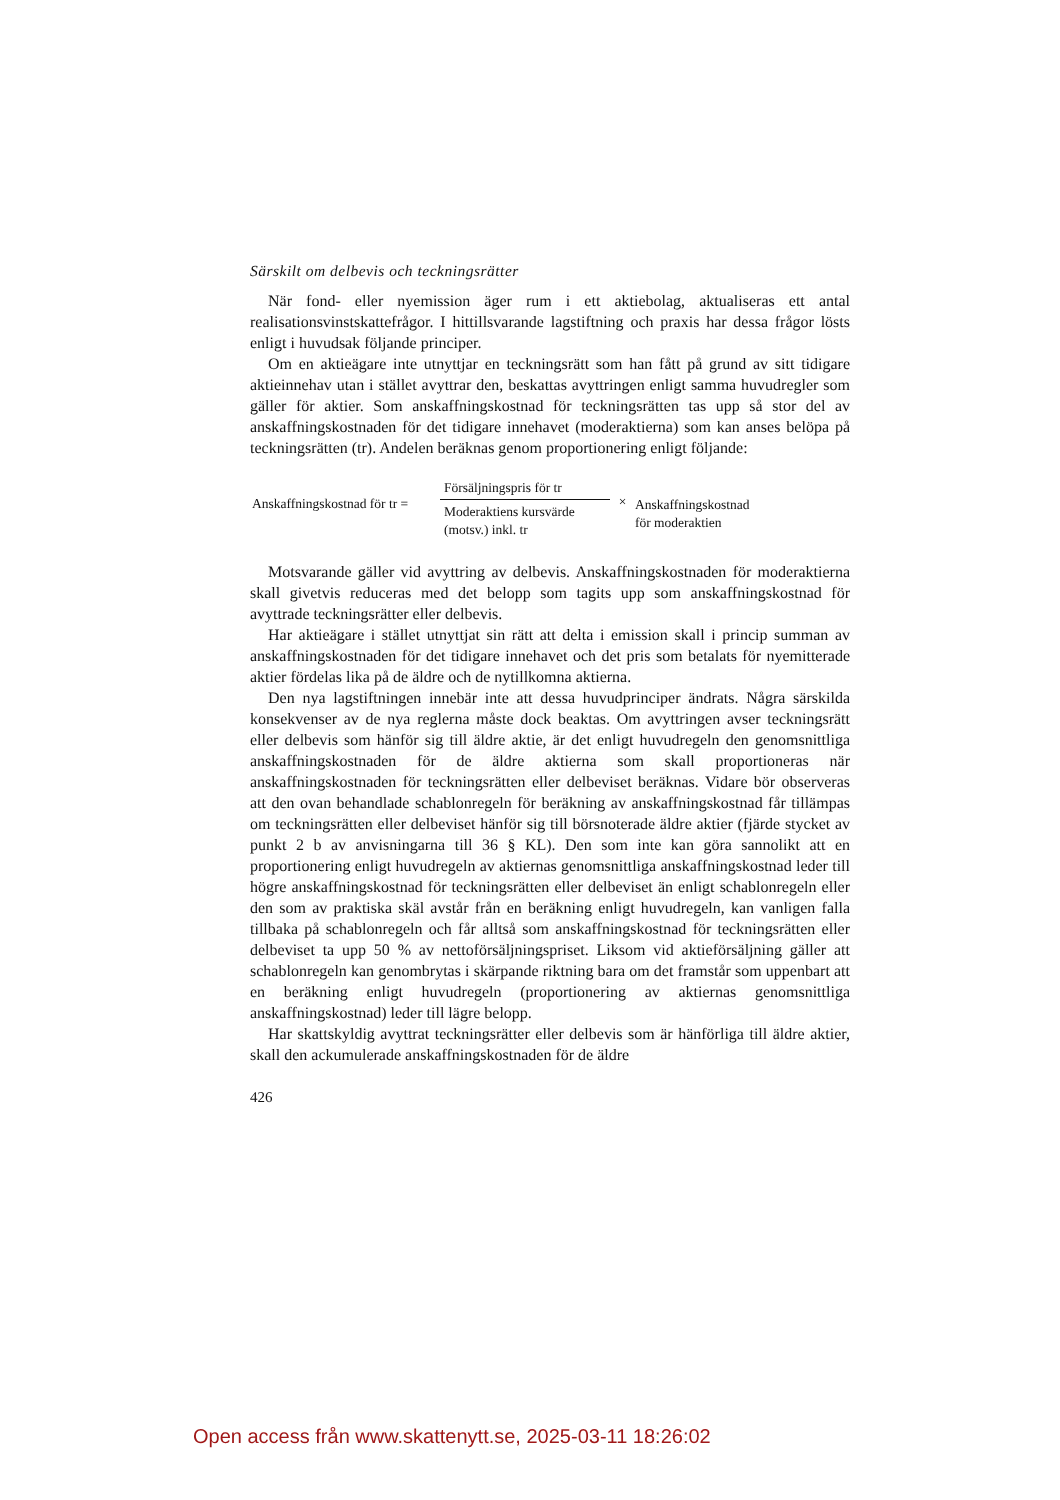Särskilt om delbevis och teckningsrätter
När fond- eller nyemission äger rum i ett aktiebolag, aktualiseras ett antal realisationsvinstskattefrågor. I hittillsvarande lagstiftning och praxis har dessa frågor lösts enligt i huvudsak följande principer.
Om en aktieägare inte utnyttjar en teckningsrätt som han fått på grund av sitt tidigare aktieinnehav utan i stället avyttrar den, beskattas avyttringen enligt samma huvudregler som gäller för aktier. Som anskaffningskostnad för teckningsrätten tas upp så stor del av anskaffningskostnaden för det tidigare innehavet (moderaktierna) som kan anses belöpa på teckningsrätten (tr). Andelen beräknas genom proportionering enligt följande:
Anskaffningskostnad för tr =
Försäljningspris för tr
Moderaktiens kursvärde
(motsv.) inkl. tr
×
Anskaffningskostnad
för moderaktien
Motsvarande gäller vid avyttring av delbevis. Anskaffningskostnaden för moderaktierna skall givetvis reduceras med det belopp som tagits upp som anskaffningskostnad för avyttrade teckningsrätter eller delbevis.
Har aktieägare i stället utnyttjat sin rätt att delta i emission skall i princip summan av anskaffningskostnaden för det tidigare innehavet och det pris som betalats för nyemitterade aktier fördelas lika på de äldre och de nytillkomna aktierna.
Den nya lagstiftningen innebär inte att dessa huvudprinciper ändrats. Några särskilda konsekvenser av de nya reglerna måste dock beaktas. Om avyttringen avser teckningsrätt eller delbevis som hänför sig till äldre aktie, är det enligt huvudregeln den genomsnittliga anskaffningskostnaden för de äldre aktierna som skall proportioneras när anskaffningskostnaden för teckningsrätten eller delbeviset beräknas. Vidare bör observeras att den ovan behandlade schablonregeln för beräkning av anskaffningskostnad får tillämpas om teckningsrätten eller delbeviset hänför sig till börsnoterade äldre aktier (fjärde stycket av punkt 2 b av anvisningarna till 36 § KL). Den som inte kan göra sannolikt att en proportionering enligt huvudregeln av aktiernas genomsnittliga anskaffningskostnad leder till högre anskaffningskostnad för teckningsrätten eller delbeviset än enligt schablonregeln eller den som av praktiska skäl avstår från en beräkning enligt huvudregeln, kan vanligen falla tillbaka på schablonregeln och får alltså som anskaffningskostnad för teckningsrätten eller delbeviset ta upp 50 % av nettoförsäljningspriset. Liksom vid aktieförsäljning gäller att schablonregeln kan genombrytas i skärpande riktning bara om det framstår som uppenbart att en beräkning enligt huvudregeln (proportionering av aktiernas genomsnittliga anskaffningskostnad) leder till lägre belopp.
Har skattskyldig avyttrat teckningsrätter eller delbevis som är hänförliga till äldre aktier, skall den ackumulerade anskaffningskostnaden för de äldre
426
Open access från www.skattenytt.se, 2025-03-11 18:26:02